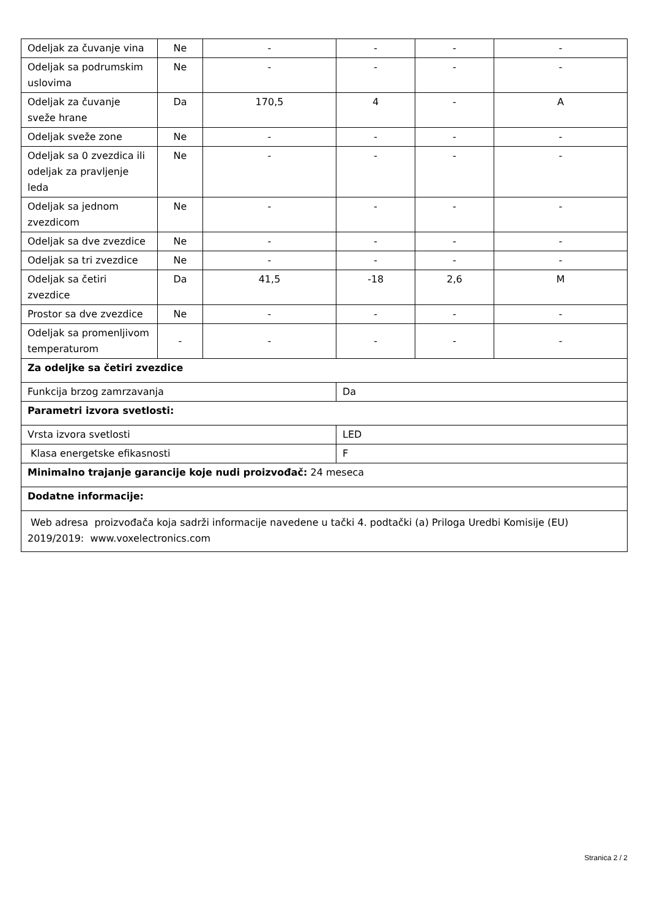| Odeljak za čuvanje vina | Ne | - | - | - | - |
| Odeljak sa podrumskim uslovima | Ne | - | - | - | - |
| Odeljak za čuvanje sveže hrane | Da | 170,5 | 4 | - | A |
| Odeljak sveže zone | Ne | - | - | - | - |
| Odeljak sa 0 zvezdica ili odeljak za pravljenje leda | Ne | - | - | - | - |
| Odeljak sa jednom zvezdicom | Ne | - | - | - | - |
| Odeljak sa dve zvezdice | Ne | - | - | - | - |
| Odeljak sa tri zvezdice | Ne | - | - | - | - |
| Odeljak sa četiri zvezdice | Da | 41,5 | -18 | 2,6 | M |
| Prostor sa dve zvezdice | Ne | - | - | - | - |
| Odeljak sa promenljivom temperaturom | - | - | - | - | - |
| Za odeljke sa četiri zvezdice | | | | | |
| Funkcija brzog zamrzavanja | | | Da | | |
| Parametri izvora svetlosti: | | | | | |
| Vrsta izvora svetlosti | | | LED | | |
| Klasa energetske efikasnosti | | | F | | |
| Minimalno trajanje garancije koje nudi proizvođač: 24 meseca | | | | | |
| Dodatne informacije: | | | | | |
| Web adresa proizvođača koja sadrži informacije navedene u tački 4. podtački (a) Priloga Uredbi Komisije (EU) 2019/2019: www.voxelectronics.com | | | | | |
Stranica 2 / 2